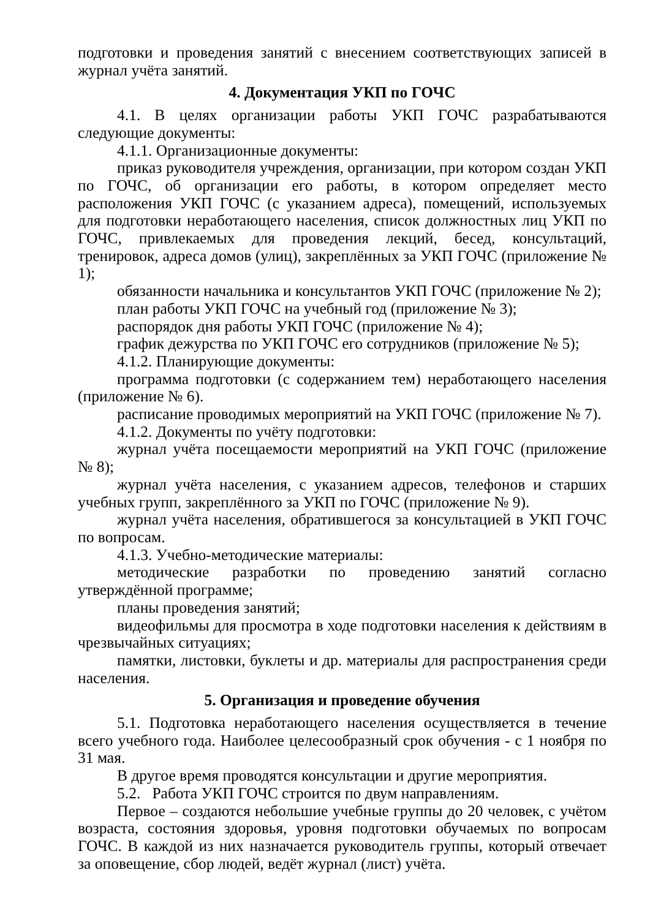подготовки и проведения занятий с внесением соответствующих записей в журнал учёта занятий.
4. Документация УКП по ГОЧС
4.1. В целях организации работы УКП ГОЧС разрабатываются следующие документы:
4.1.1. Организационные документы:
приказ руководителя учреждения, организации, при котором создан УКП по ГОЧС, об организации его работы, в котором определяет место расположения УКП ГОЧС (с указанием адреса), помещений, используемых для подготовки неработающего населения, список должностных лиц УКП по ГОЧС, привлекаемых для проведения лекций, бесед, консультаций, тренировок, адреса домов (улиц), закреплённых за УКП ГОЧС (приложение № 1);
обязанности начальника и консультантов УКП ГОЧС (приложение № 2);
план работы УКП ГОЧС на учебный год (приложение № 3);
распорядок дня работы УКП ГОЧС (приложение № 4);
график дежурства по УКП ГОЧС его сотрудников (приложение № 5);
4.1.2. Планирующие документы:
программа подготовки (с содержанием тем) неработающего населения (приложение № 6).
расписание проводимых мероприятий на УКП ГОЧС (приложение № 7).
4.1.2. Документы по учёту подготовки:
журнал учёта посещаемости мероприятий на УКП ГОЧС (приложение № 8);
журнал учёта населения, с указанием адресов, телефонов и старших учебных групп, закреплённого за УКП по ГОЧС (приложение № 9).
журнал учёта населения, обратившегося за консультацией в УКП ГОЧС по вопросам.
4.1.3. Учебно-методические материалы:
методические разработки по проведению занятий согласно утверждённой программе;
планы проведения занятий;
видеофильмы для просмотра в ходе подготовки населения к действиям в чрезвычайных ситуациях;
памятки, листовки, буклеты и др. материалы для распространения среди населения.
5. Организация и проведение обучения
5.1. Подготовка неработающего населения осуществляется в течение всего учебного года. Наиболее целесообразный срок обучения - с 1 ноября по 31 мая.
В другое время проводятся консультации и другие мероприятия.
5.2. Работа УКП ГОЧС строится по двум направлениям.
Первое – создаются небольшие учебные группы до 20 человек, с учётом возраста, состояния здоровья, уровня подготовки обучаемых по вопросам ГОЧС. В каждой из них назначается руководитель группы, который отвечает за оповещение, сбор людей, ведёт журнал (лист) учёта.